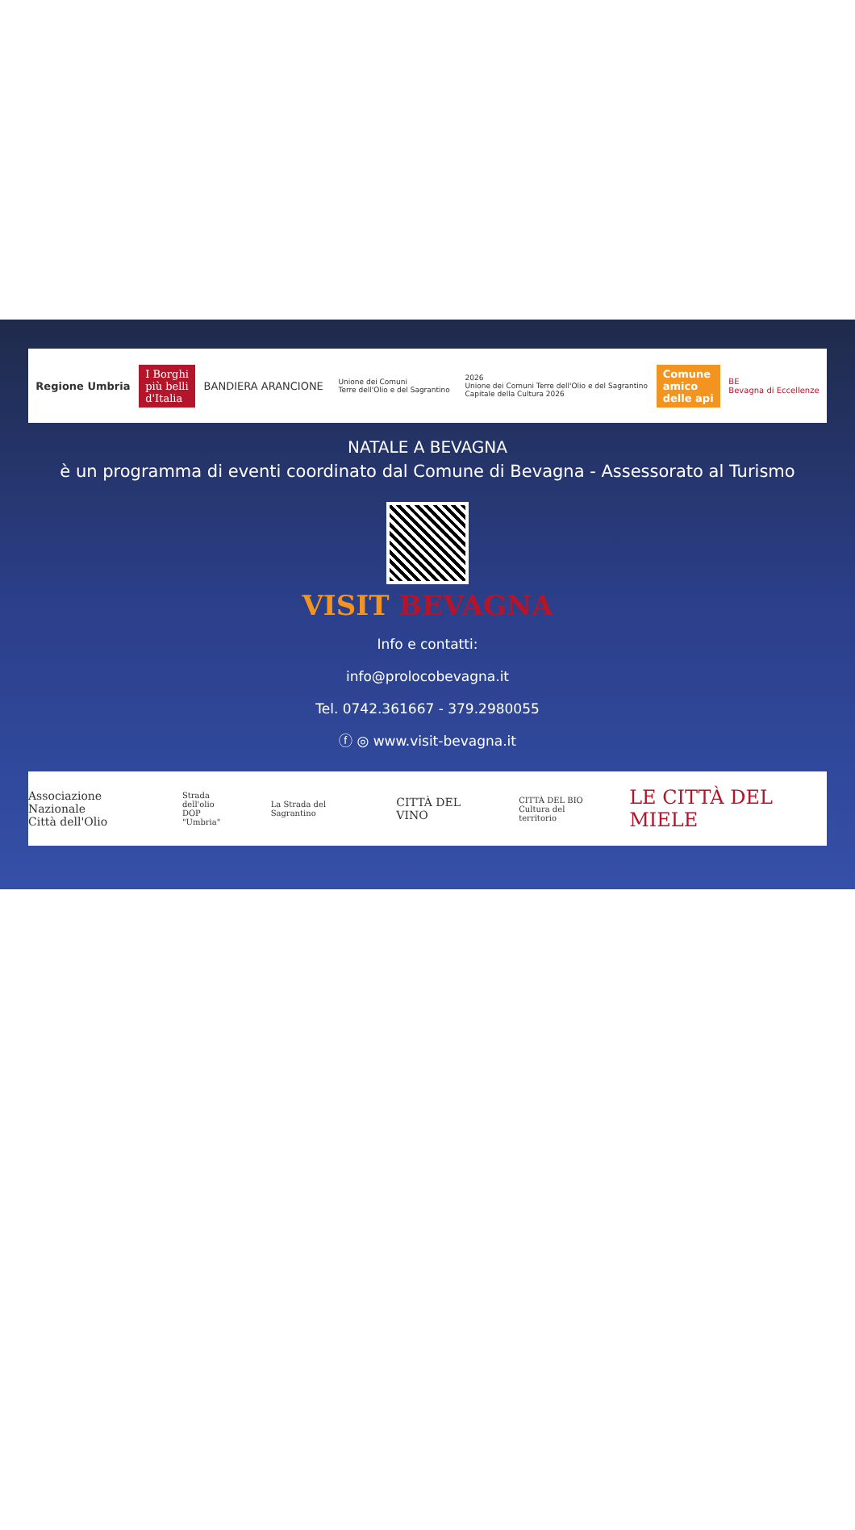Regione Umbria
I Borghi
più belli
d'Italia
BANDIERA ARANCIONE
Unione dei Comuni
Terre dell'Olio e del Sagrantino
2026
Unione dei Comuni Terre dell'Olio e del Sagrantino
Capitale della Cultura 2026
Comune
amico
delle api
BE
Bevagna di Eccellenze
NATALE A BEVAGNA
è un programma di eventi coordinato dal Comune di Bevagna - Assessorato al Turismo
VISIT BEVAGNA
Info e contatti:
info@prolocobevagna.it
Tel. 0742.361667 - 379.2980055
ⓕ ◎ www.visit-bevagna.it
Associazione Nazionale
Città dell'Olio
Strada dell'olio
DOP "Umbria"
La Strada del Sagrantino
CITTÀ DEL VINO
CITTÀ DEL BIO
Cultura del territorio
LE CITTÀ DEL MIELE